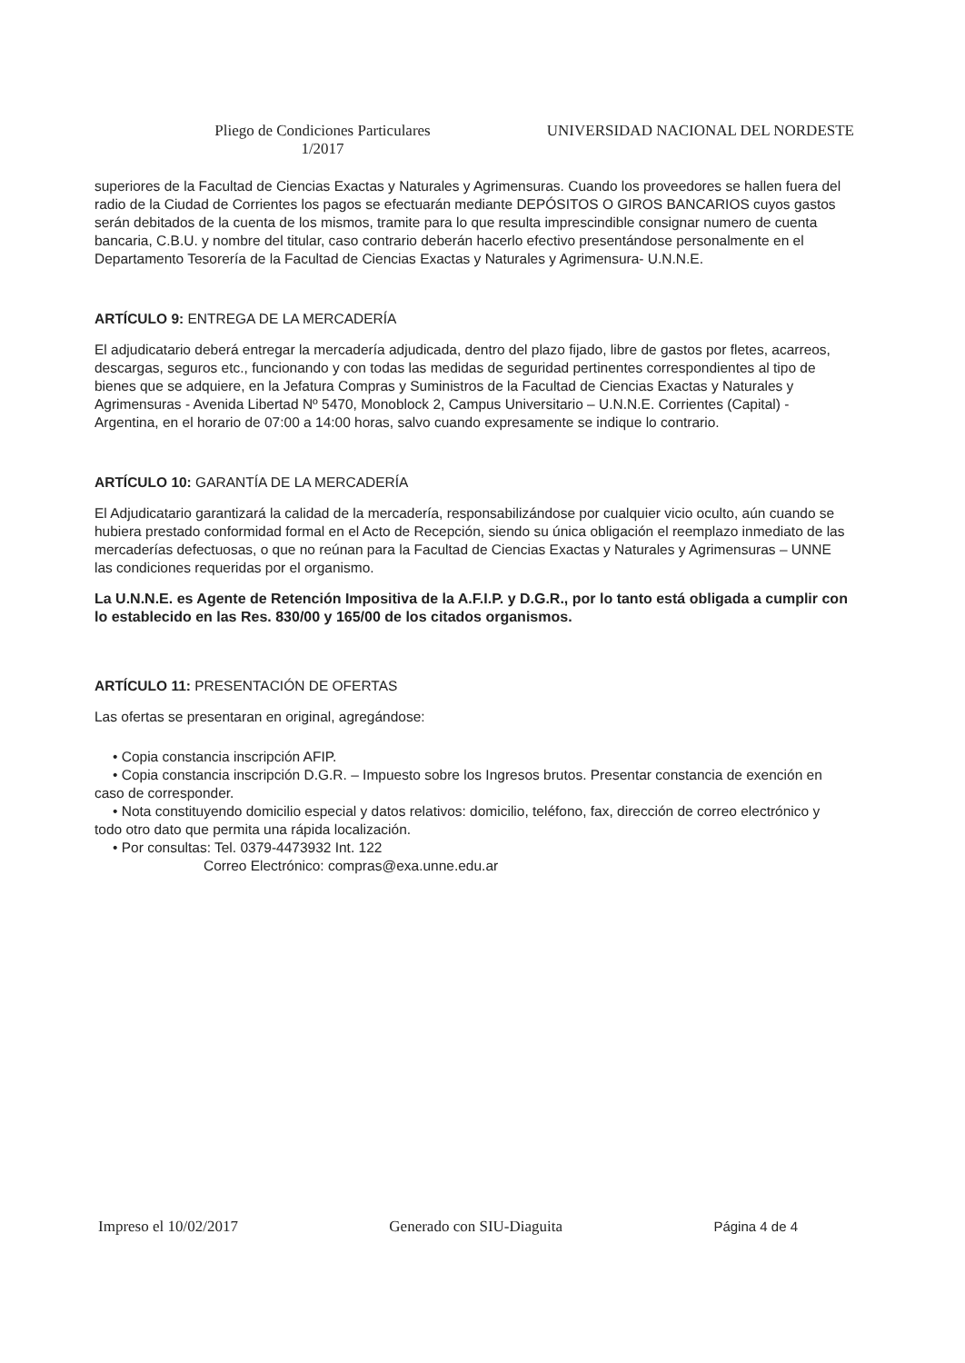Pliego de Condiciones Particulares
1/2017
UNIVERSIDAD NACIONAL DEL NORDESTE
superiores de la Facultad de Ciencias Exactas y Naturales y Agrimensuras. Cuando los proveedores se hallen fuera del radio de la Ciudad de Corrientes los pagos se efectuarán mediante DEPÓSITOS O GIROS BANCARIOS cuyos gastos serán debitados de la cuenta de los mismos, tramite para lo que resulta imprescindible consignar numero de cuenta bancaria, C.B.U. y nombre del titular, caso contrario deberán hacerlo efectivo presentándose personalmente en el Departamento Tesorería de la Facultad de Ciencias Exactas y Naturales y Agrimensura- U.N.N.E.
ARTÍCULO 9: ENTREGA DE LA MERCADERÍA
El adjudicatario deberá entregar la mercadería adjudicada, dentro del plazo fijado, libre de gastos por fletes, acarreos, descargas, seguros etc., funcionando y con todas las medidas de seguridad pertinentes correspondientes al tipo de bienes que se adquiere, en la Jefatura Compras y Suministros de la Facultad de Ciencias Exactas y Naturales y Agrimensuras - Avenida Libertad Nº 5470, Monoblock 2, Campus Universitario – U.N.N.E. Corrientes (Capital) - Argentina, en el horario de 07:00 a 14:00 horas, salvo cuando expresamente se indique lo contrario.
ARTÍCULO 10: GARANTÍA DE LA MERCADERÍA
El Adjudicatario garantizará la calidad de la mercadería, responsabilizándose por cualquier vicio oculto, aún cuando se hubiera prestado conformidad formal en el Acto de Recepción, siendo su única obligación el reemplazo inmediato de las mercaderías defectuosas, o que no reúnan para la Facultad de Ciencias Exactas y Naturales y Agrimensuras – UNNE las condiciones requeridas por el organismo.
La U.N.N.E. es Agente de Retención Impositiva de la A.F.I.P. y D.G.R., por lo tanto está obligada a cumplir con lo establecido en las Res. 830/00 y 165/00 de los citados organismos.
ARTÍCULO 11: PRESENTACIÓN DE OFERTAS
Las ofertas se presentaran en original, agregándose:
• Copia constancia inscripción AFIP.
• Copia constancia inscripción D.G.R. – Impuesto sobre los Ingresos brutos. Presentar constancia de exención en caso de corresponder.
• Nota constituyendo domicilio especial y datos relativos: domicilio, teléfono, fax, dirección de correo electrónico y todo otro dato que permita una rápida localización.
• Por consultas: Tel. 0379-4473932 Int. 122
Correo Electrónico: compras@exa.unne.edu.ar
Impreso el 10/02/2017 Generado con SIU-Diaguita Página 4 de 4